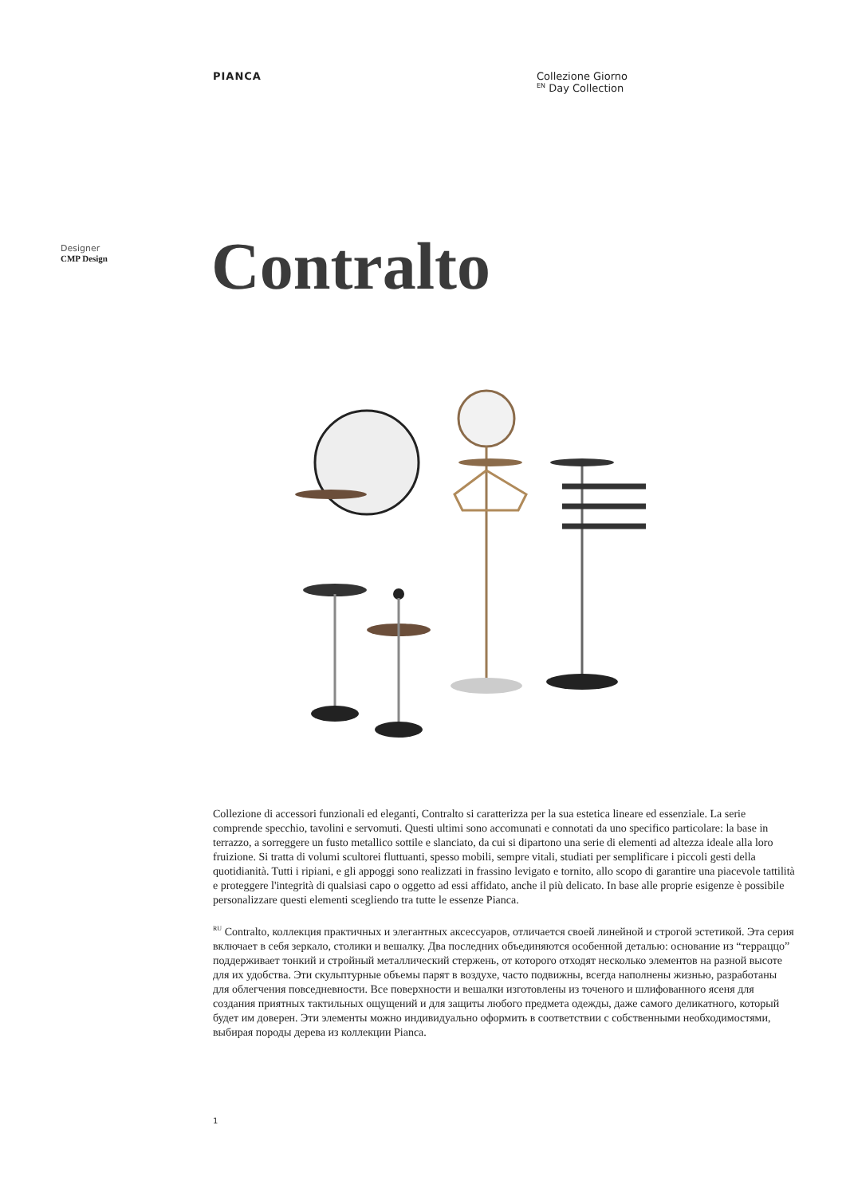PIANCA Collezione Giorno
<sup>EN</sup> Day Collection
Designer
CMP Design
Contralto
Collezione di accessori funzionali ed eleganti, Contralto si caratterizza per la sua estetica lineare ed essenziale. La serie comprende specchio, tavolini e servomuti. Questi ultimi sono accomunati e connotati da uno specifico particolare: la base in terrazzo, a sorreggere un fusto metallico sottile e slanciato, da cui si dipartono una serie di elementi ad altezza ideale alla loro fruizione. Si tratta di volumi scultorei fluttuanti, spesso mobili, sempre vitali, studiati per semplificare i piccoli gesti della quotidianità. Tutti i ripiani, e gli appoggi sono realizzati in frassino levigato e tornito, allo scopo di garantire una piacevole tattilità e proteggere l'integrità di qualsiasi capo o oggetto ad essi affidato, anche il più delicato. In base alle proprie esigenze è possibile personalizzare questi elementi scegliendo tra tutte le essenze Pianca.
<sup>RU</sup> Contralto, коллекция практичных и элегантных аксессуаров, отличается своей линейной и строгой эстетикой. Эта серия включает в себя зеркало, столики и вешалку. Два последних объединяются особенной деталью: основание из “терраццо” поддерживает тонкий и стройный металлический стержень, от которого отходят несколько элементов на разной высоте для их удобства. Эти скульптурные объемы парят в воздухе, часто подвижны, всегда наполнены жизнью, разработаны для облегчения повседневности. Все поверхности и вешалки изготовлены из точеного и шлифованного ясеня для создания приятных тактильных ощущений и для защиты любого предмета одежды, даже самого деликатного, который будет им доверен. Эти элементы можно индивидуально оформить в соответствии с собственными необходимостями, выбирая породы дерева из коллекции Pianca.
1